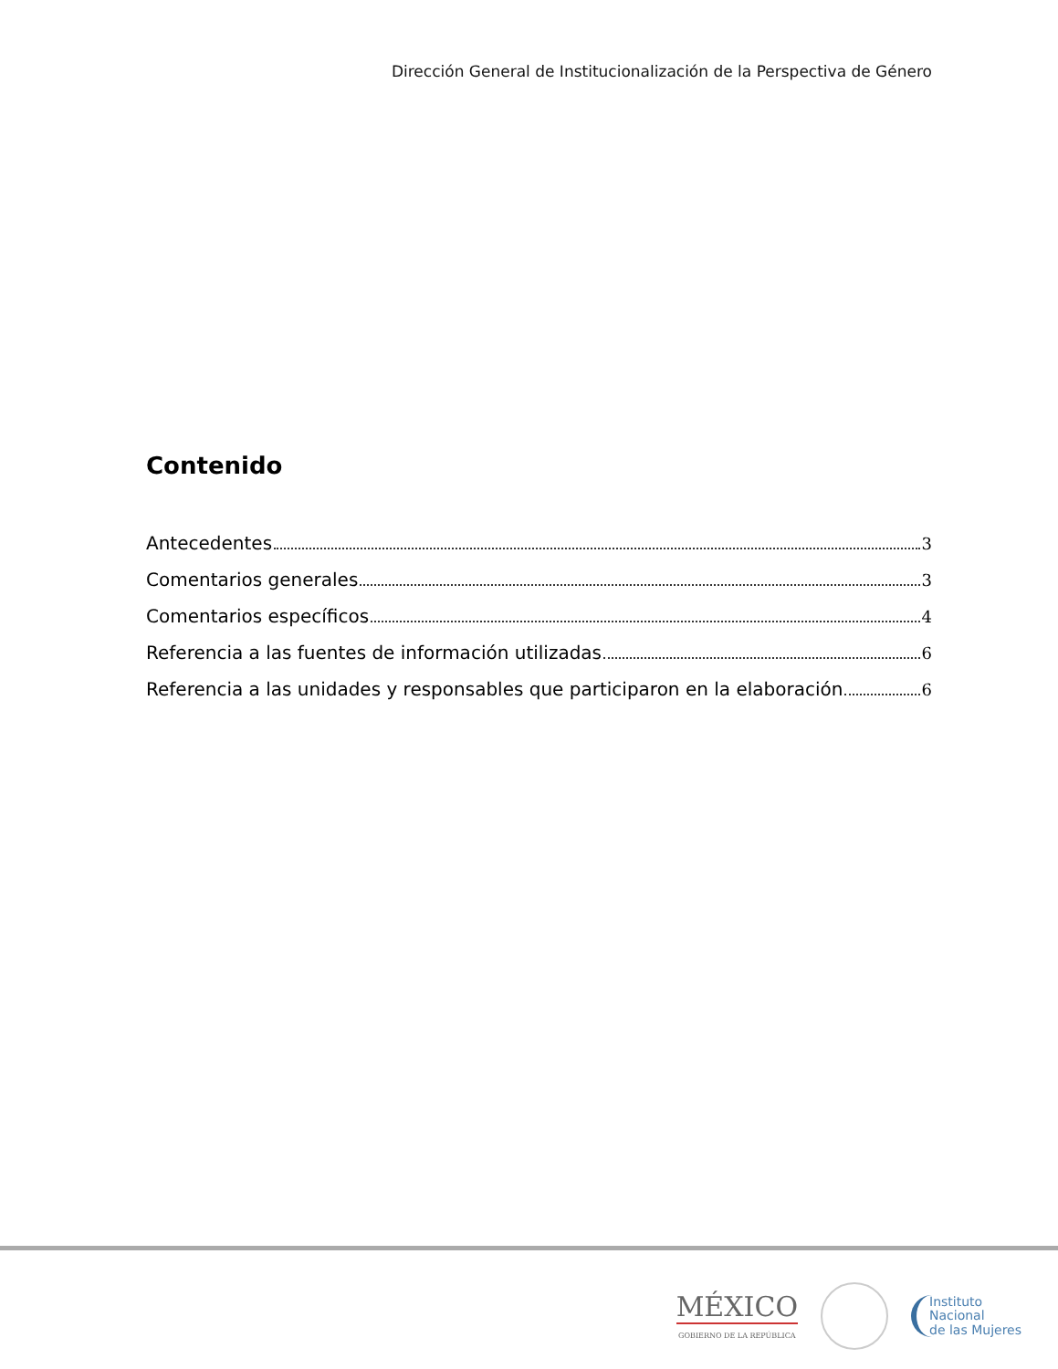Dirección General de Institucionalización de la Perspectiva de Género
Contenido
Antecedentes 3
Comentarios generales 3
Comentarios específicos 4
Referencia a las fuentes de información utilizadas 6
Referencia a las unidades y responsables que participaron en la elaboración 6
MÉXICO
GOBIERNO DE LA REPÚBLICA
Instituto
Nacional
de las Mujeres